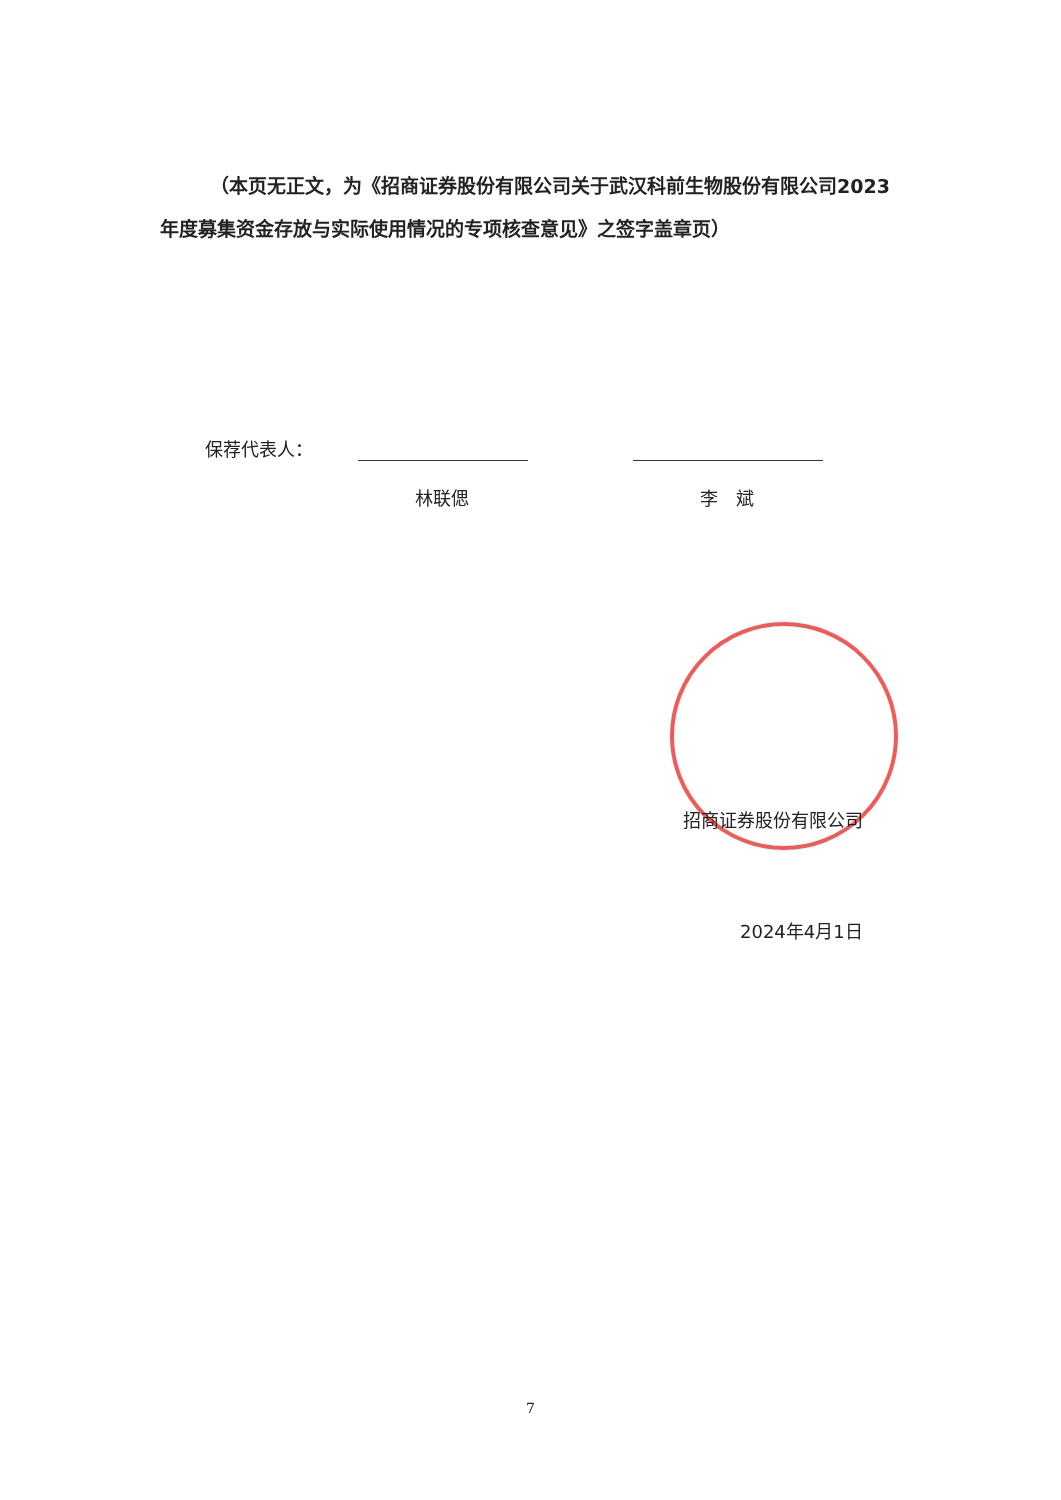（本页无正文，为《招商证券股份有限公司关于武汉科前生物股份有限公司2023年度募集资金存放与实际使用情况的专项核查意见》之签字盖章页）
保荐代表人：
林联偲 李　斌
招商证券股份有限公司
2024年4月1日
7